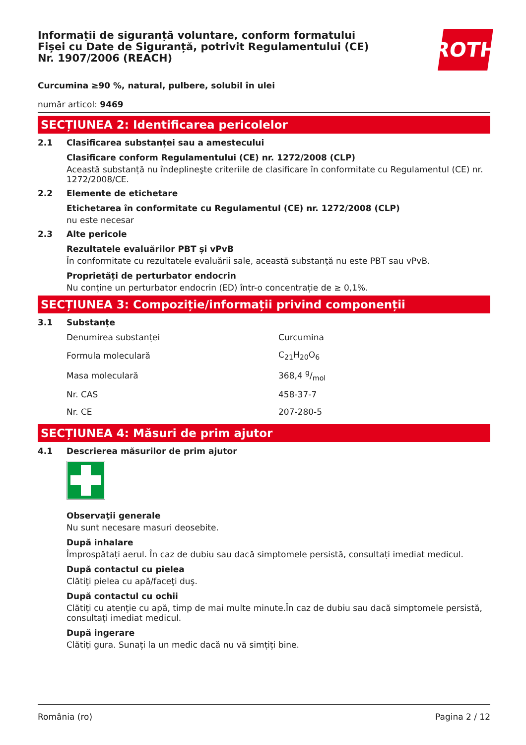Informații de siguranță voluntare, conform formatului
Fișei cu Date de Siguranță, potrivit Regulamentului (CE)
Nr. 1907/2006 (REACH)
ROTH
Curcumina ≥90 %, natural, pulbere, solubil în ulei
număr articol: 9469
SECȚIUNEA 2: Identificarea pericolelor
2.1 Clasificarea substanței sau a amestecului
Clasificare conform Regulamentului (CE) nr. 1272/2008 (CLP)
Această substanță nu îndeplineşte criteriile de clasificare în conformitate cu Regulamentul (CE) nr. 1272/2008/CE.
2.2 Elemente de etichetare
Etichetarea în conformitate cu Regulamentul (CE) nr. 1272/2008 (CLP)
nu este necesar
2.3 Alte pericole
Rezultatele evaluărilor PBT și vPvB
În conformitate cu rezultatele evaluării sale, această substanţă nu este PBT sau vPvB.
Proprietăți de perturbator endocrin
Nu conține un perturbator endocrin (ED) într-o concentrație de ≥ 0,1%.
SECȚIUNEA 3: Compoziție/informații privind componenții
3.1 Substanțe
| Denumirea substanței | Curcumina |
| Formula moleculară | C<sub>21</sub>H<sub>20</sub>O<sub>6</sub> |
| Masa moleculară | 368,4 g/mol |
| Nr. CAS | 458-37-7 |
| Nr. CE | 207-280-5 |
SECȚIUNEA 4: Măsuri de prim ajutor
4.1 Descrierea măsurilor de prim ajutor
Observaţii generale
Nu sunt necesare masuri deosebite.
După inhalare
Împrospătați aerul. În caz de dubiu sau dacă simptomele persistă, consultați imediat medicul.
După contactul cu pielea
Clătiţi pielea cu apă/faceţi duş.
După contactul cu ochii
Clătiţi cu atenţie cu apă, timp de mai multe minute.În caz de dubiu sau dacă simptomele persistă, consultați imediat medicul.
După ingerare
Clătiţi gura. Sunați la un medic dacă nu vă simțiți bine.
România (ro) Pagina 2 / 12